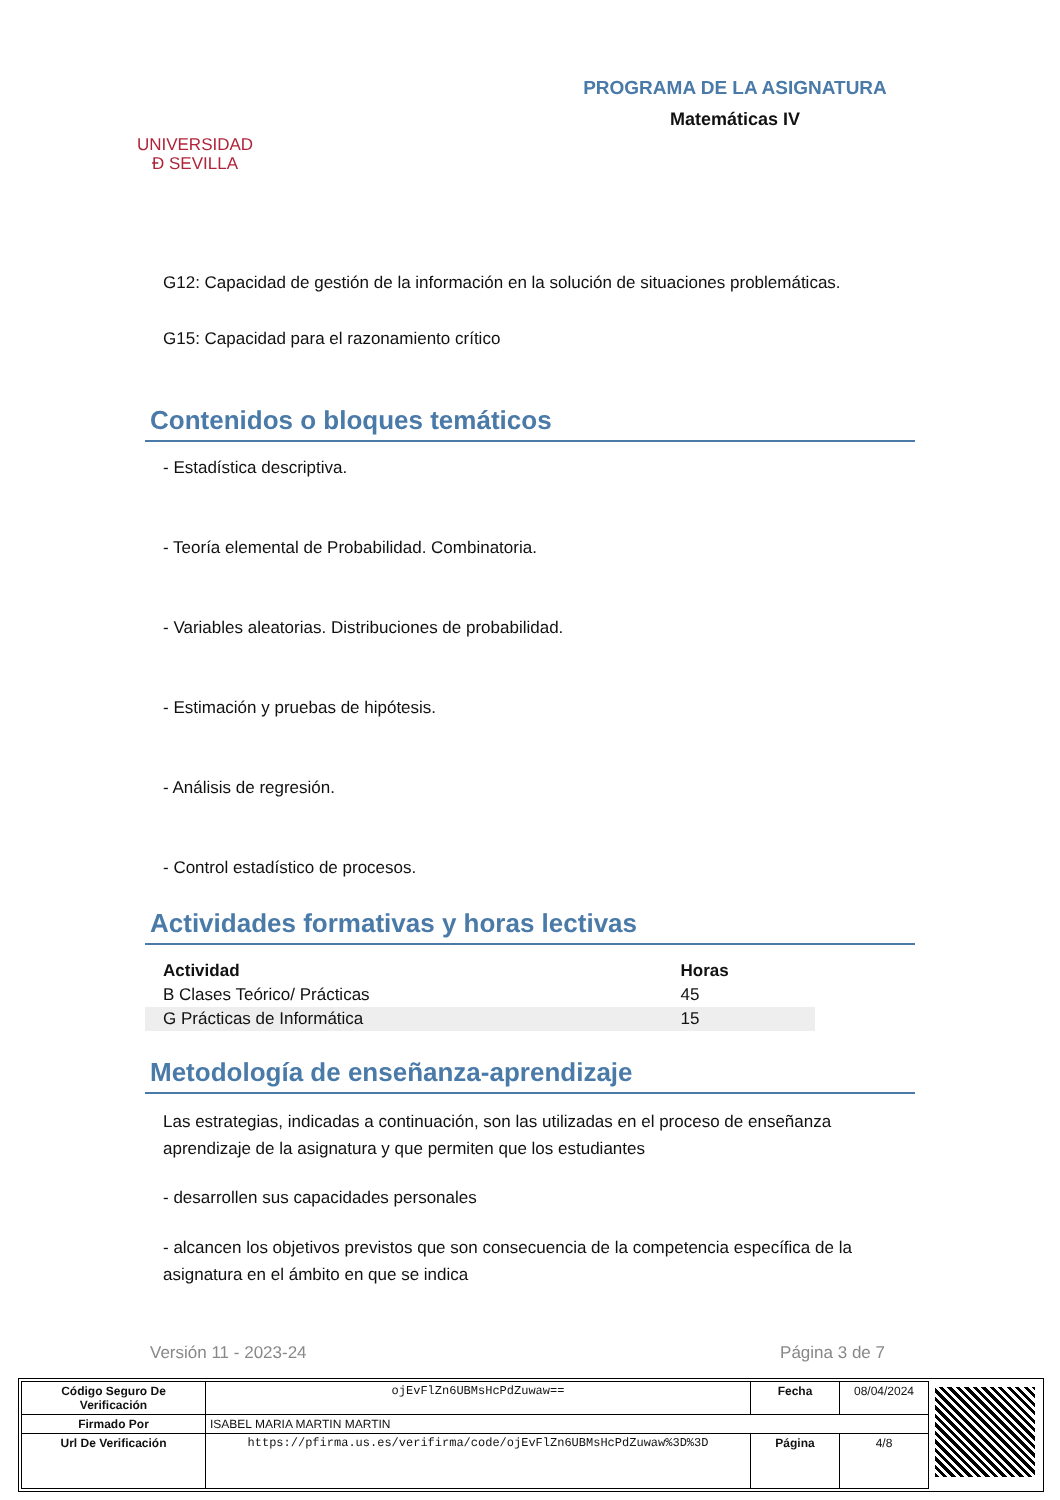UNIVERSIDAD
Ð SEVILLA
PROGRAMA DE LA ASIGNATURA
Matemáticas IV
G12: Capacidad de gestión de la información en la solución de situaciones problemáticas.
G15: Capacidad para el razonamiento crítico
Contenidos o bloques temáticos
- Estadística descriptiva.
- Teoría elemental de Probabilidad. Combinatoria.
- Variables aleatorias. Distribuciones de probabilidad.
- Estimación y pruebas de hipótesis.
- Análisis de regresión.
- Control estadístico de procesos.
Actividades formativas y horas lectivas
| Actividad | Horas |
| --- | --- |
| B Clases Teórico/ Prácticas | 45 |
| G Prácticas de Informática | 15 |
Metodología de enseñanza-aprendizaje
Las estrategias, indicadas a continuación, son las utilizadas en el proceso de enseñanza aprendizaje de la asignatura y que permiten que los estudiantes
- desarrollen sus capacidades personales
- alcancen los objetivos previstos que son consecuencia de la competencia específica de la asignatura en el ámbito en que se indica
Versión 11 - 2023-24 Página 3 de 7
| Código Seguro De Verificación | ojEvFlZn6UBMsHcPdZuwaw== | Fecha | 08/04/2024 |
| Firmado Por | ISABEL MARIA MARTIN MARTIN | | |
| Url De Verificación | https://pfirma.us.es/verifirma/code/ojEvFlZn6UBMsHcPdZuwaw%3D%3D | Página | 4/8 |